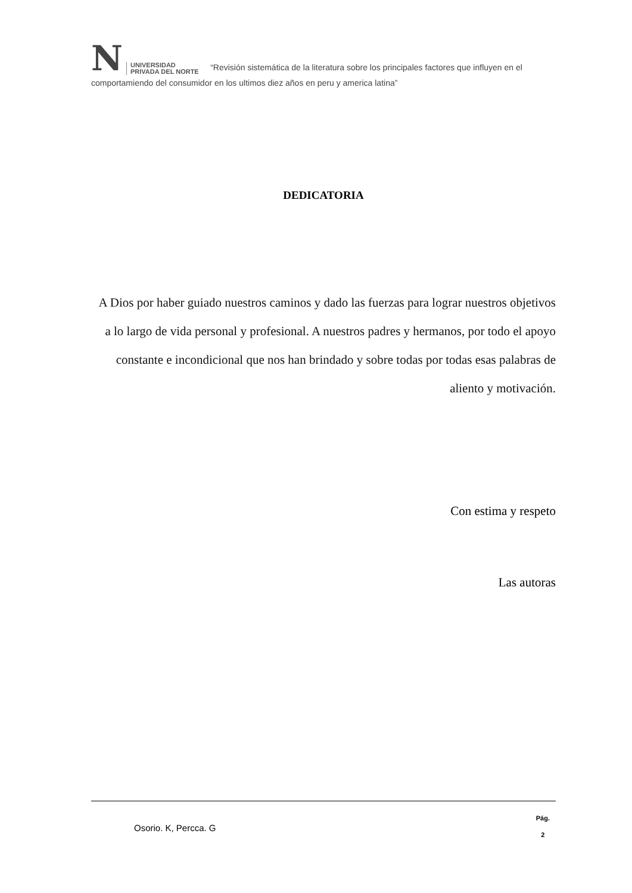N UNIVERSIDAD
PRIVADA DEL NORTE “Revisión sistemática de la literatura sobre los principales factores que influyen en el comportamiendo del consumidor en los ultimos diez años en peru y america latina”
DEDICATORIA
A Dios por haber guiado nuestros caminos y dado las fuerzas para lograr nuestros objetivos a lo largo de vida personal y profesional. A nuestros padres y hermanos, por todo el apoyo constante e incondicional que nos han brindado y sobre todas por todas esas palabras de aliento y motivación.
Con estima y respeto
Las autoras
Osorio. K, Percca. G Pág.
2